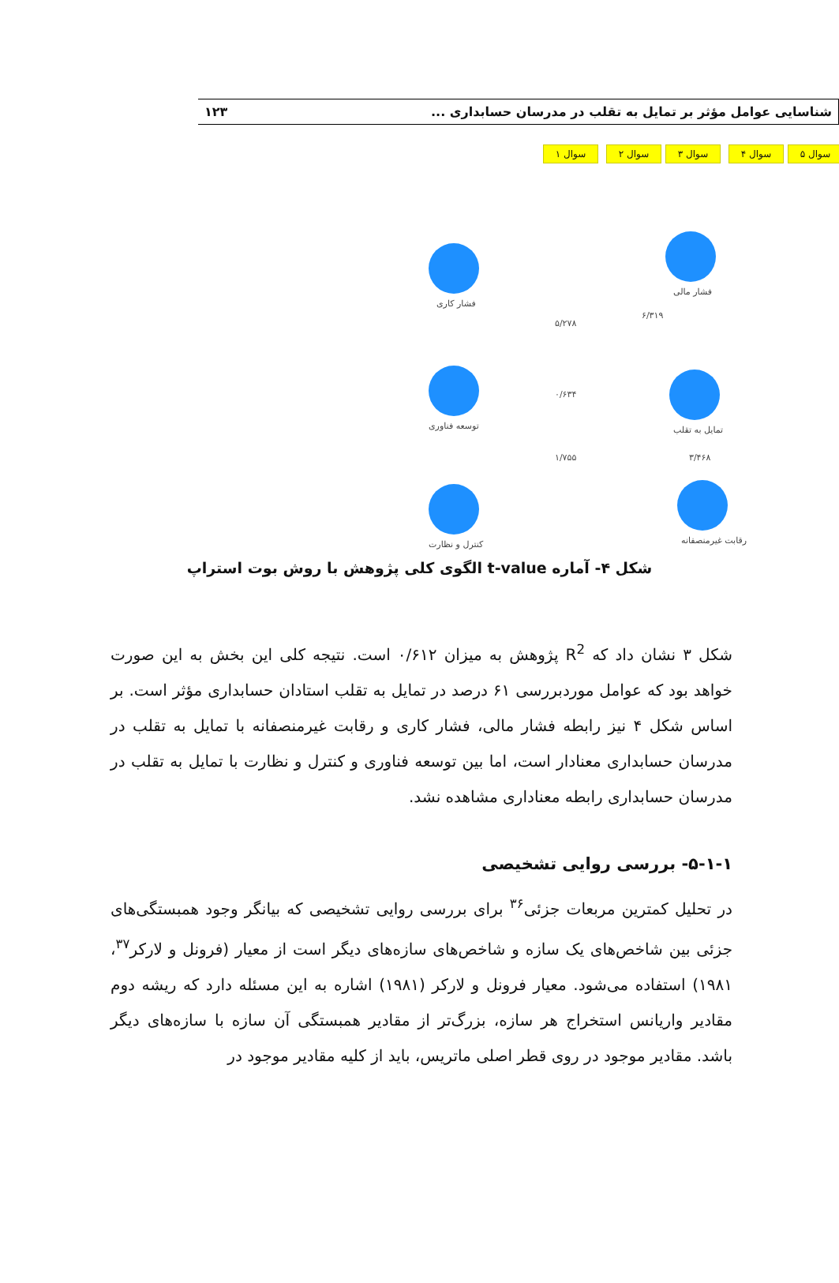شناسایی عوامل مؤثر بر تمایل به تقلب در مدرسان حسابداری ... ۱۲۳
سوال ۱ سوال ۲ سوال ۳ سوال ۴ سوال ۵
فشار مالی
فشار کاری
توسعه فناوری
کنترل و نظارت
تمایل به تقلب
رقابت غیرمنصفانه
۶/۳۱۹
۵/۲۷۸
۰/۶۳۴
۱/۷۵۵ ۳/۴۶۸
شکل ۴- آماره t-value الگوی کلی پژوهش با روش بوت استراپ
شکل ۳ نشان داد که R<sup>2</sup> پژوهش به میزان ۰/۶۱۲ است. نتیجه کلی این بخش به این صورت خواهد بود که عوامل موردبررسی ۶۱ درصد در تمایل به تقلب استادان حسابداری مؤثر است. بر اساس شکل ۴ نیز رابطه فشار مالی، فشار کاری و رقابت غیرمنصفانه با تمایل به تقلب در مدرسان حسابداری معنادار است، اما بین توسعه فناوری و کنترل و نظارت با تمایل به تقلب در مدرسان حسابداری رابطه معناداری مشاهده نشد.
۵-۱-۱- بررسی روایی تشخیصی
در تحلیل کمترین مربعات جزئی<sup>۳۶</sup> برای بررسی روایی تشخیصی که بیانگر وجود همبستگی‌های جزئی بین شاخص‌های یک سازه و شاخص‌های سازه‌های دیگر است از معیار (فرونل و لارکر<sup>۳۷</sup>، ۱۹۸۱) استفاده می‌شود. معیار فرونل و لارکر (۱۹۸۱) اشاره به این مسئله دارد که ریشه دوم مقادیر واریانس استخراج هر سازه، بزرگ‌تر از مقادیر همبستگی آن سازه با سازه‌های دیگر باشد. مقادیر موجود در روی قطر اصلی ماتریس، باید از کلیه مقادیر موجود در